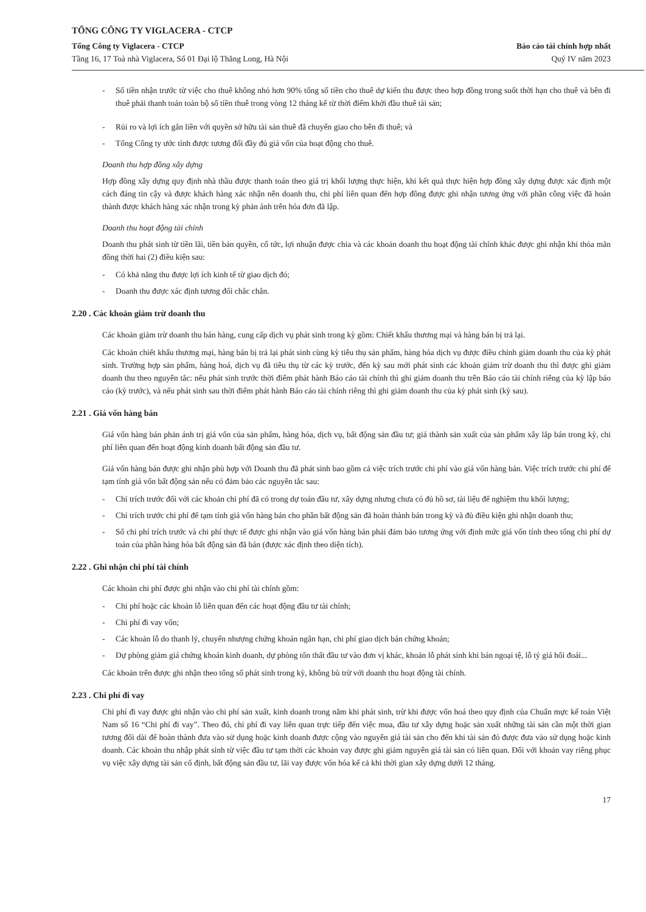TỔNG CÔNG TY VIGLACERA - CTCP
Tổng Công ty Viglacera - CTCP
Tầng 16, 17 Toà nhà Viglacera, Số 01 Đại lộ Thăng Long, Hà Nội
Báo cáo tài chính hợp nhất
Quý IV năm 2023
- Số tiền nhận trước từ việc cho thuê không nhỏ hơn 90% tổng số tiền cho thuê dự kiến thu được theo hợp đồng trong suốt thời hạn cho thuê và bên đi thuê phải thanh toán toàn bộ số tiền thuê trong vòng 12 tháng kể từ thời điểm khởi đầu thuê tài sản;
- Rủi ro và lợi ích gắn liền với quyền sở hữu tài sản thuê đã chuyển giao cho bên đi thuê; và
- Tổng Công ty ước tính được tương đối đầy đủ giá vốn của hoạt động cho thuê.
Doanh thu hợp đồng xây dựng
Hợp đồng xây dựng quy định nhà thầu được thanh toán theo giá trị khối lượng thực hiện, khi kết quả thực hiện hợp đồng xây dựng được xác định một cách đáng tin cậy và được khách hàng xác nhận nên doanh thu, chi phí liên quan đến hợp đồng được ghi nhận tương ứng với phần công việc đã hoàn thành được khách hàng xác nhận trong kỳ phản ánh trên hóa đơn đã lập.
Doanh thu hoạt động tài chính
Doanh thu phát sinh từ tiền lãi, tiền bản quyền, cổ tức, lợi nhuận được chia và các khoản doanh thu hoạt động tài chính khác được ghi nhận khi thỏa mãn đồng thời hai (2) điều kiện sau:
- Có khả năng thu được lợi ích kinh tế từ giao dịch đó;
- Doanh thu được xác định tương đối chắc chắn.
2.20 . Các khoản giảm trừ doanh thu
Các khoản giảm trừ doanh thu bán hàng, cung cấp dịch vụ phát sinh trong kỳ gồm: Chiết khấu thương mại và hàng bán bị trả lại.
Các khoản chiết khấu thương mại, hàng bán bị trả lại phát sinh cùng kỳ tiêu thụ sản phẩm, hàng hóa dịch vụ được điều chỉnh giảm doanh thu của kỳ phát sinh. Trường hợp sản phẩm, hàng hoá, dịch vụ đã tiêu thụ từ các kỳ trước, đến kỳ sau mới phát sinh các khoản giảm trừ doanh thu thì được ghi giảm doanh thu theo nguyên tắc: nếu phát sinh trước thời điểm phát hành Báo cáo tài chính thì ghi giảm doanh thu trên Báo cáo tài chính riêng của kỳ lập báo cáo (kỳ trước), và nếu phát sinh sau thời điểm phát hành Báo cáo tài chính riêng thì ghi giảm doanh thu của kỳ phát sinh (kỳ sau).
2.21 . Giá vốn hàng bán
Giá vốn hàng bán phản ánh trị giá vốn của sản phẩm, hàng hóa, dịch vụ, bất động sản đầu tư; giá thành sản xuất của sản phẩm xây lắp bán trong kỳ, chi phí liên quan đến hoạt động kinh doanh bất động sản đầu tư.
Giá vốn hàng bán được ghi nhận phù hợp với Doanh thu đã phát sinh bao gồm cả việc trích trước chi phí vào giá vốn hàng bán. Việc trích trước chi phí để tạm tính giá vốn bất động sản nếu có đảm bảo các nguyên tắc sau:
- Chỉ trích trước đối với các khoản chi phí đã có trong dự toán đầu tư, xây dựng nhưng chưa có đủ hồ sơ, tài liệu để nghiệm thu khối lượng;
- Chỉ trích trước chi phí để tạm tính giá vốn hàng bán cho phần bất động sản đã hoàn thành bán trong kỳ và đủ điều kiện ghi nhận doanh thu;
- Số chi phí trích trước và chi phí thực tế được ghi nhận vào giá vốn hàng bán phải đảm bảo tương ứng với định mức giá vốn tính theo tổng chi phí dự toán của phần hàng hóa bất động sản đã bán (được xác định theo diện tích).
2.22 . Ghi nhận chi phí tài chính
Các khoản chi phí được ghi nhận vào chi phí tài chính gồm:
- Chi phí hoặc các khoản lỗ liên quan đến các hoạt động đầu tư tài chính;
- Chi phí đi vay vốn;
- Các khoản lỗ do thanh lý, chuyển nhượng chứng khoán ngắn hạn, chi phí giao dịch bán chứng khoán;
- Dự phòng giảm giá chứng khoán kinh doanh, dự phòng tổn thất đầu tư vào đơn vị khác, khoản lỗ phát sinh khi bán ngoại tệ, lỗ tỷ giá hối đoái...
Các khoản trên được ghi nhận theo tổng số phát sinh trong kỳ, không bù trừ với doanh thu hoạt động tài chính.
2.23 . Chi phí đi vay
Chi phí đi vay được ghi nhận vào chi phí sản xuất, kinh doanh trong năm khi phát sinh, trừ khi được vốn hoá theo quy định của Chuẩn mực kế toán Việt Nam số 16 “Chi phí đi vay”. Theo đó, chi phí đi vay liên quan trực tiếp đến việc mua, đầu tư xây dựng hoặc sản xuất những tài sản cần một thời gian tương đối dài để hoàn thành đưa vào sử dụng hoặc kinh doanh được cộng vào nguyên giá tài sản cho đến khi tài sản đó được đưa vào sử dụng hoặc kinh doanh. Các khoản thu nhập phát sinh từ việc đầu tư tạm thời các khoản vay được ghi giảm nguyên giá tài sản có liên quan. Đối với khoản vay riêng phục vụ việc xây dựng tài sản cố định, bất động sản đầu tư, lãi vay được vốn hóa kể cả khi thời gian xây dựng dưới 12 tháng.
17